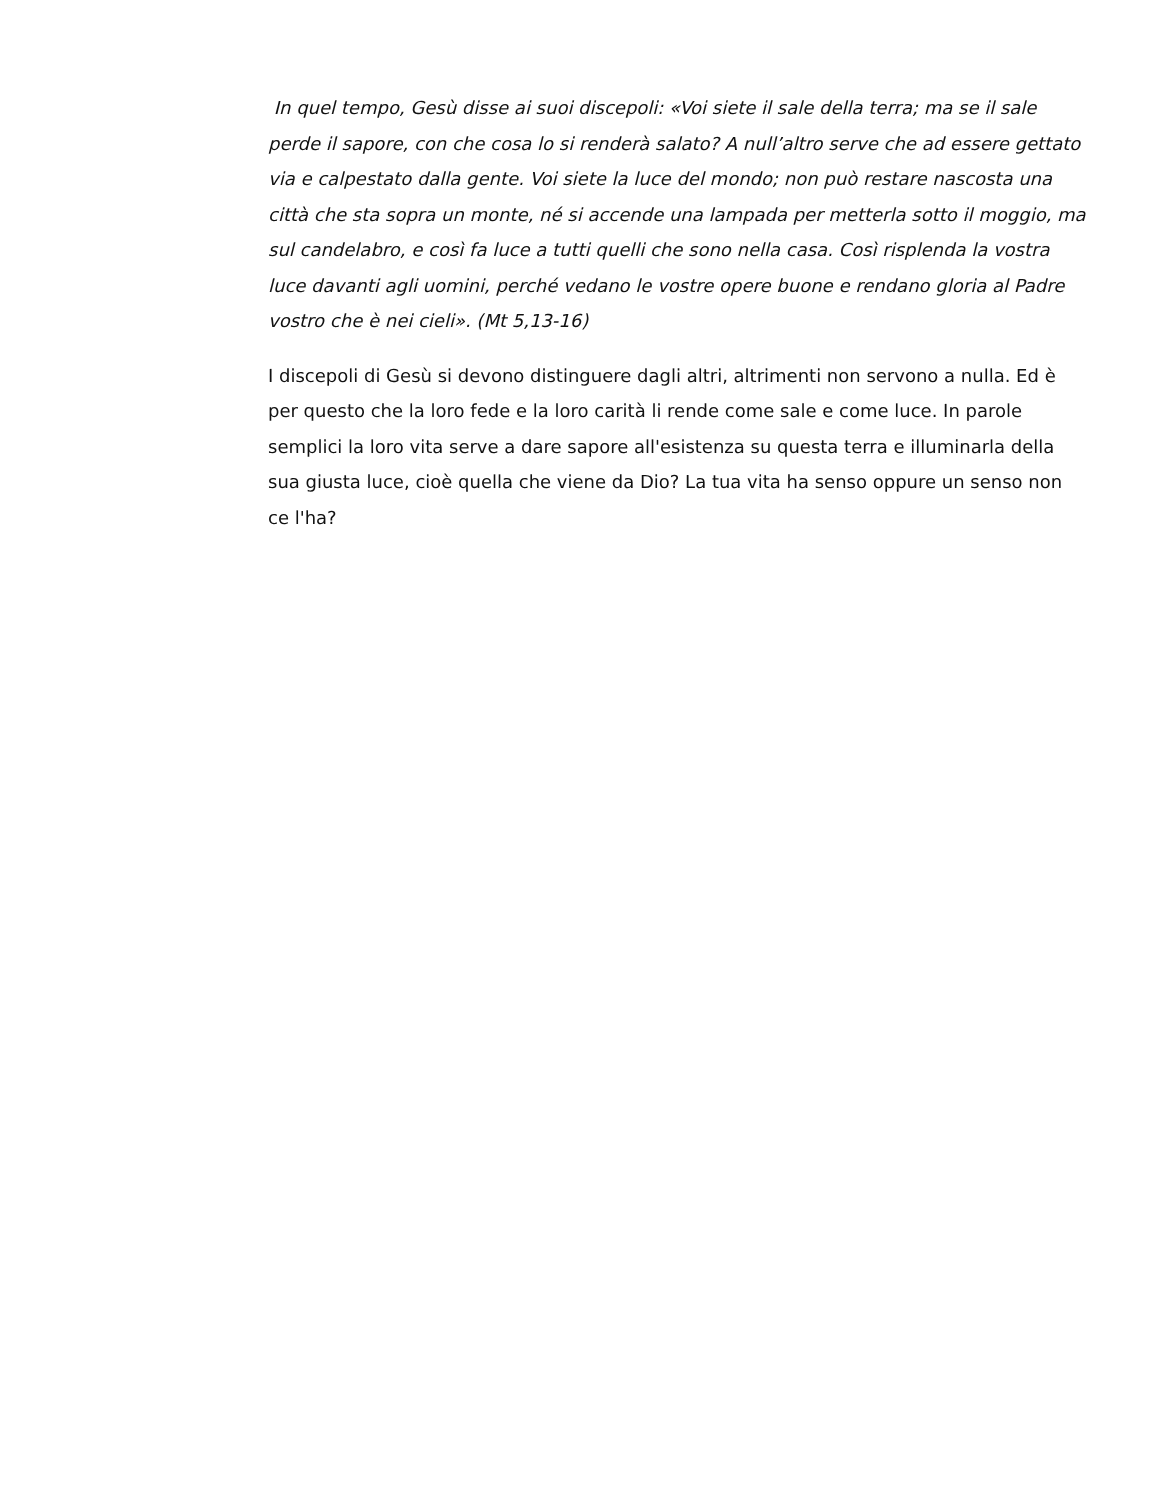In quel tempo, Gesù disse ai suoi discepoli: «Voi siete il sale della terra; ma se il sale perde il sapore, con che cosa lo si renderà salato? A null’altro serve che ad essere gettato via e calpestato dalla gente. Voi siete la luce del mondo; non può restare nascosta una città che sta sopra un monte, né si accende una lampada per metterla sotto il moggio, ma sul candelabro, e così fa luce a tutti quelli che sono nella casa. Così risplenda la vostra luce davanti agli uomini, perché vedano le vostre opere buone e rendano gloria al Padre vostro che è nei cieli». (Mt 5,13-16)
I discepoli di Gesù si devono distinguere dagli altri, altrimenti non servono a nulla. Ed è per questo che la loro fede e la loro carità li rende come sale e come luce. In parole semplici la loro vita serve a dare sapore all'esistenza su questa terra e illuminarla della sua giusta luce, cioè quella che viene da Dio? La tua vita ha senso oppure un senso non ce l'ha?